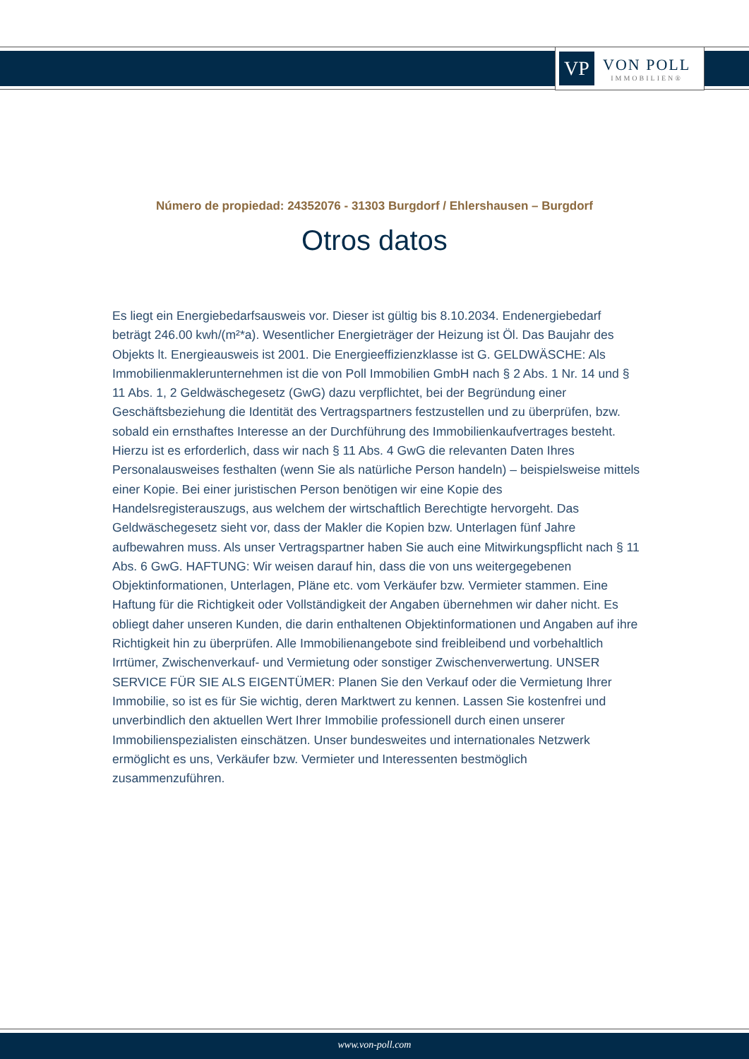VP
VON POLL
IMMOBILIEN®
Número de propiedad: 24352076 - 31303 Burgdorf / Ehlershausen – Burgdorf
Otros datos
Es liegt ein Energiebedarfsausweis vor. Dieser ist gültig bis 8.10.2034. Endenergiebedarf beträgt 246.00 kwh/(m²*a). Wesentlicher Energieträger der Heizung ist Öl. Das Baujahr des Objekts lt. Energieausweis ist 2001. Die Energieeffizienzklasse ist G. GELDWÄSCHE: Als Immobilienmaklerunternehmen ist die von Poll Immobilien GmbH nach § 2 Abs. 1 Nr. 14 und § 11 Abs. 1, 2 Geldwäschegesetz (GwG) dazu verpflichtet, bei der Begründung einer Geschäftsbeziehung die Identität des Vertragspartners festzustellen und zu überprüfen, bzw. sobald ein ernsthaftes Interesse an der Durchführung des Immobilienkaufvertrages besteht. Hierzu ist es erforderlich, dass wir nach § 11 Abs. 4 GwG die relevanten Daten Ihres Personalausweises festhalten (wenn Sie als natürliche Person handeln) – beispielsweise mittels einer Kopie. Bei einer juristischen Person benötigen wir eine Kopie des Handelsregisterauszugs, aus welchem der wirtschaftlich Berechtigte hervorgeht. Das Geldwäschegesetz sieht vor, dass der Makler die Kopien bzw. Unterlagen fünf Jahre aufbewahren muss. Als unser Vertragspartner haben Sie auch eine Mitwirkungspflicht nach § 11 Abs. 6 GwG. HAFTUNG: Wir weisen darauf hin, dass die von uns weitergegebenen Objektinformationen, Unterlagen, Pläne etc. vom Verkäufer bzw. Vermieter stammen. Eine Haftung für die Richtigkeit oder Vollständigkeit der Angaben übernehmen wir daher nicht. Es obliegt daher unseren Kunden, die darin enthaltenen Objektinformationen und Angaben auf ihre Richtigkeit hin zu überprüfen. Alle Immobilienangebote sind freibleibend und vorbehaltlich Irrtümer, Zwischenverkauf- und Vermietung oder sonstiger Zwischenverwertung. UNSER SERVICE FÜR SIE ALS EIGENTÜMER: Planen Sie den Verkauf oder die Vermietung Ihrer Immobilie, so ist es für Sie wichtig, deren Marktwert zu kennen. Lassen Sie kostenfrei und unverbindlich den aktuellen Wert Ihrer Immobilie professionell durch einen unserer Immobilienspezialisten einschätzen. Unser bundesweites und internationales Netzwerk ermöglicht es uns, Verkäufer bzw. Vermieter und Interessenten bestmöglich zusammenzuführen.
www.von-poll.com